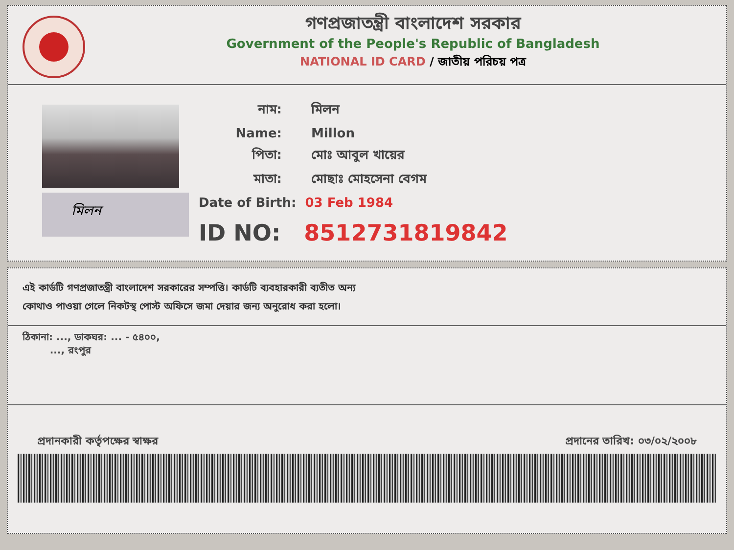গণপ্রজাতন্ত্রী বাংলাদেশ সরকার
Government of the People's Republic of Bangladesh
NATIONAL ID CARD / জাতীয় পরিচয় পত্র
মিলন
নাম: মিলন
Name: Millon
পিতা: মোঃ আবুল খায়ের
মাতা: মোছাঃ মোহসেনা বেগম
Date of Birth: 03 Feb 1984
ID NO: 8512731819842
এই কার্ডটি গণপ্রজাতন্ত্রী বাংলাদেশ সরকারের সম্পত্তি। কার্ডটি ব্যবহারকারী ব্যতীত অন্য
কোথাও পাওয়া গেলে নিকটস্থ পোস্ট অফিসে জমা দেয়ার জন্য অনুরোধ করা হলো।
ঠিকানা: ..., ডাকঘর: ... - ৫৪০০,
..., রংপুর
প্রদানকারী কর্তৃপক্ষের স্বাক্ষর প্রদানের তারিখ: ০৩/০২/২০০৮